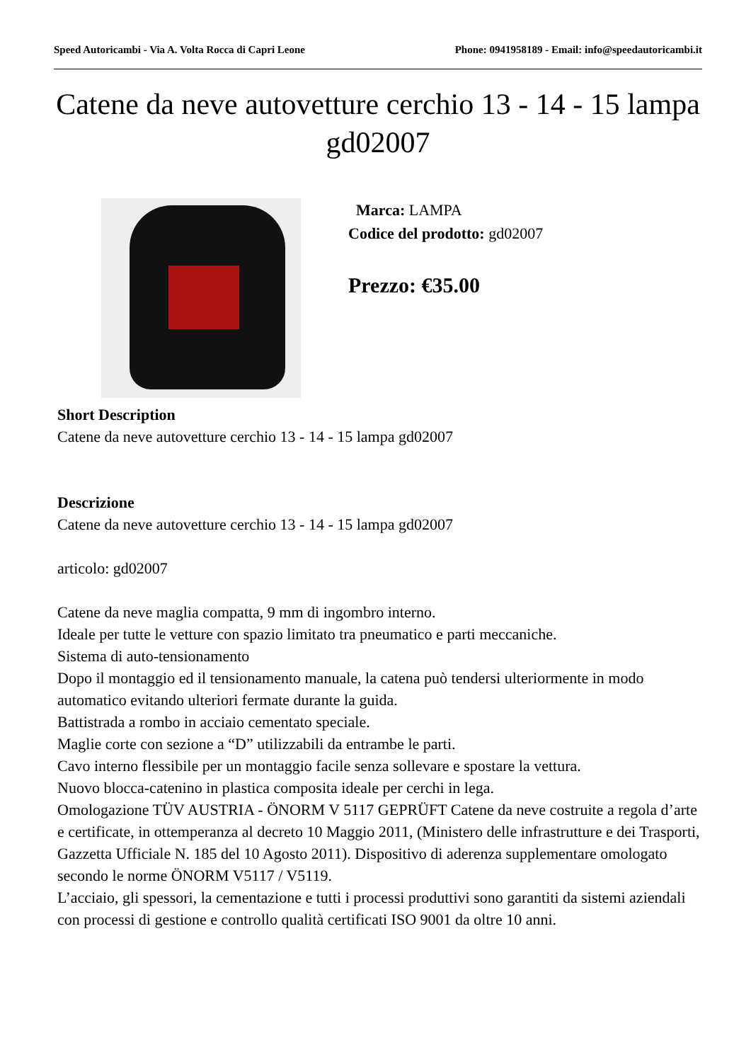Speed Autoricambi - Via A. Volta Rocca di Capri Leone Phone: 0941958189 - Email: info@speedautoricambi.it
Catene da neve autovetture cerchio 13 - 14 - 15 lampa gd02007
Marca: LAMPA
Codice del prodotto: gd02007
Prezzo: €35.00
Short Description
Catene da neve autovetture cerchio 13 - 14 - 15 lampa gd02007
Descrizione
Catene da neve autovetture cerchio 13 - 14 - 15 lampa gd02007
articolo: gd02007
Catene da neve maglia compatta, 9 mm di ingombro interno.
Ideale per tutte le vetture con spazio limitato tra pneumatico e parti meccaniche.
Sistema di auto-tensionamento
Dopo il montaggio ed il tensionamento manuale, la catena può tendersi ulteriormente in modo automatico evitando ulteriori fermate durante la guida.
Battistrada a rombo in acciaio cementato speciale.
Maglie corte con sezione a “D” utilizzabili da entrambe le parti.
Cavo interno flessibile per un montaggio facile senza sollevare e spostare la vettura.
Nuovo blocca-catenino in plastica composita ideale per cerchi in lega.
Omologazione TÜV AUSTRIA - ÖNORM V 5117 GEPRÜFT Catene da neve costruite a regola d’arte e certificate, in ottemperanza al decreto 10 Maggio 2011, (Ministero delle infrastrutture e dei Trasporti, Gazzetta Ufficiale N. 185 del 10 Agosto 2011). Dispositivo di aderenza supplementare omologato secondo le norme ÖNORM V5117 / V5119.
L’acciaio, gli spessori, la cementazione e tutti i processi produttivi sono garantiti da sistemi aziendali con processi di gestione e controllo qualità certificati ISO 9001 da oltre 10 anni.